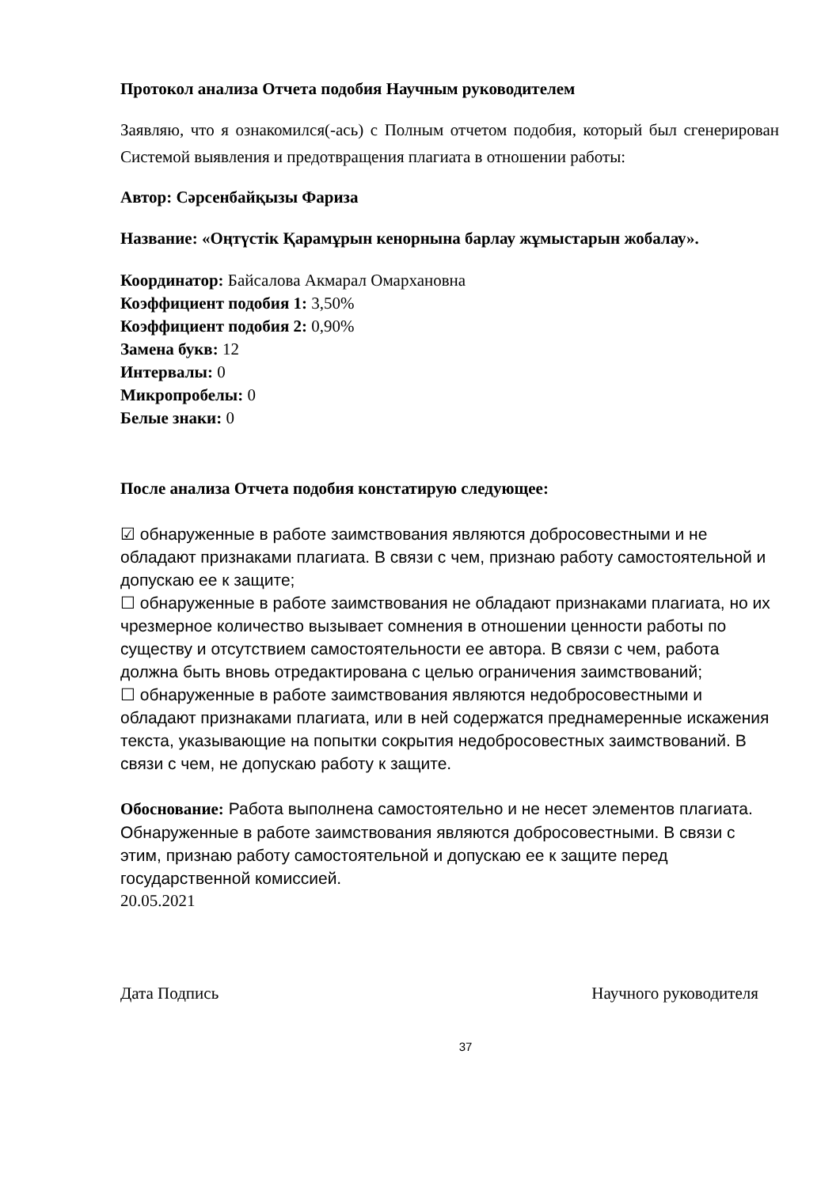Протокол анализа Отчета подобия Научным руководителем
Заявляю, что я ознакомился(-ась) с Полным отчетом подобия, который был сгенерирован Системой выявления и предотвращения плагиата в отношении работы:
Автор: Сәрсенбайқызы Фариза
Название: «Оңтүстік Қарамұрын кенорнына барлау жұмыстарын жобалау».
Координатор: Байсалова Акмарал Омархановна
Коэффициент подобия 1: 3,50%
Коэффициент подобия 2: 0,90%
Замена букв: 12
Интервалы: 0
Микропробелы: 0
Белые знаки: 0
После анализа Отчета подобия констатирую следующее:
☑ обнаруженные в работе заимствования являются добросовестными и не обладают признаками плагиата. В связи с чем, признаю работу самостоятельной и допускаю ее к защите;
☐ обнаруженные в работе заимствования не обладают признаками плагиата, но их чрезмерное количество вызывает сомнения в отношении ценности работы по существу и отсутствием самостоятельности ее автора. В связи с чем, работа должна быть вновь отредактирована с целью ограничения заимствований;
☐ обнаруженные в работе заимствования являются недобросовестными и обладают признаками плагиата, или в ней содержатся преднамеренные искажения текста, указывающие на попытки сокрытия недобросовестных заимствований. В связи с чем, не допускаю работу к защите.
Обоснование: Работа выполнена самостоятельно и не несет элементов плагиата. Обнаруженные в работе заимствования являются добросовестными. В связи с этим, признаю работу самостоятельной и допускаю ее к защите перед государственной комиссией.
20.05.2021
Дата Подпись Научного руководителя
37